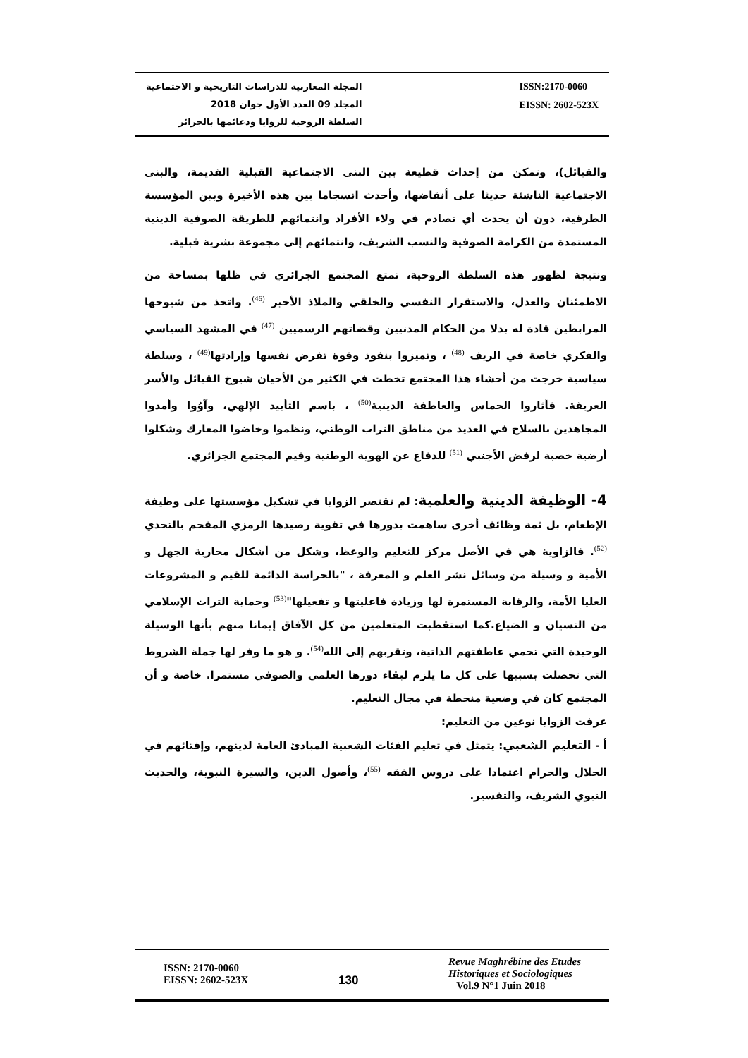المجلة المغاربية للدراسات التاريخية و الاجتماعية
المجلد 09 العدد الأول جوان 2018
السلطة الروحية للزوايا ودعائمها بالجزائر
ISSN:2170-0060
EISSN: 2602-523X
والقبائل)، وتمكن من إحداث قطيعة بين البنى الاجتماعية القبلية القديمة، والبنى الاجتماعية الناشئة حديثا على أنقاضها، وأحدث انسجاما بين هذه الأخيرة وبين المؤسسة الطرقية، دون أن يحدث أي تصادم في ولاء الأفراد وانتمائهم للطريقة الصوفية الدينية المستمدة من الكرامة الصوفية والنسب الشريف، وانتمائهم إلى مجموعة بشرية قبلية.
ونتيجة لظهور هذه السلطة الروحية، تمتع المجتمع الجزائري في ظلها بمساحة من الاطمئنان والعدل، والاستقرار النفسي والخلقي والملاذ الأخير <sup>(46)</sup>. واتخذ من شيوخها المرابطين قادة له بدلا من الحكام المدنيين وقضاتهم الرسميين <sup>(47)</sup> في المشهد السياسي والفكري خاصة في الريف <sup>(48)</sup> ، وتميزوا بنفوذ وقوة تفرض نفسها وإرادتها<sup>(49)</sup> ، وسلطة سياسية خرجت من أحشاء هذا المجتمع تخطت في الكثير من الأحيان شيوخ القبائل والأسر العريقة. فأثاروا الحماس والعاطفة الدينية<sup>(50)</sup> ، باسم التأييد الإلهي، وآوُوا وأمدوا المجاهدين بالسلاح في العديد من مناطق التراب الوطني، ونظموا وخاضوا المعارك وشكلوا أرضية خصبة لرفض الأجنبي <sup>(51)</sup> للدفاع عن الهوية الوطنية وقيم المجتمع الجزائري.
4- الوظيفة الدينية والعلمية: لم تقتصر الزوايا في تشكيل مؤسستها على وظيفة الإطعام، بل ثمة وظائف أخرى ساهمت بدورها في تقوية رصيدها الرمزي المفحم بالتحدي <sup>(52)</sup>. فالزاوية هي في الأصل مركز للتعليم والوعظ، وشكل من أشكال محاربة الجهل و الأمية و وسيلة من وسائل نشر العلم و المعرفة ، "بالحراسة الدائمة للقيم و المشروعات العليا الأمة، والرقابة المستمرة لها وزيادة فاعليتها و تفعيلها"<sup>(53)</sup> وحماية التراث الإسلامي من النسيان و الضياع.كما استقطبت المتعلمين من كل الآفاق إيمانا منهم بأنها الوسيلة الوحيدة التي تحمي عاطفتهم الذاتية، وتقربهم إلى الله<sup>(54)</sup>. و هو ما وفر لها جملة الشروط التي تحصلت بسببها على كل ما يلزم لبقاء دورها العلمي والصوفي مستمرا. خاصة و أن المجتمع كان في وضعية منحطة في مجال التعليم.
عرفت الزوايا نوعين من التعليم:
أ - التعليم الشعبي: يتمثل في تعليم الفئات الشعبية المبادئ العامة لدينهم، وإفتائهم في الحلال والحرام اعتمادا على دروس الفقه <sup>(55)</sup>، وأصول الدين، والسيرة النبوية، والحديث النبوي الشريف، والتفسير.
ISSN: 2170-0060
EISSN: 2602-523X
130
Revue Maghrébine des Etudes
Historiques et Sociologiques
Vol.9 N°1 Juin 2018